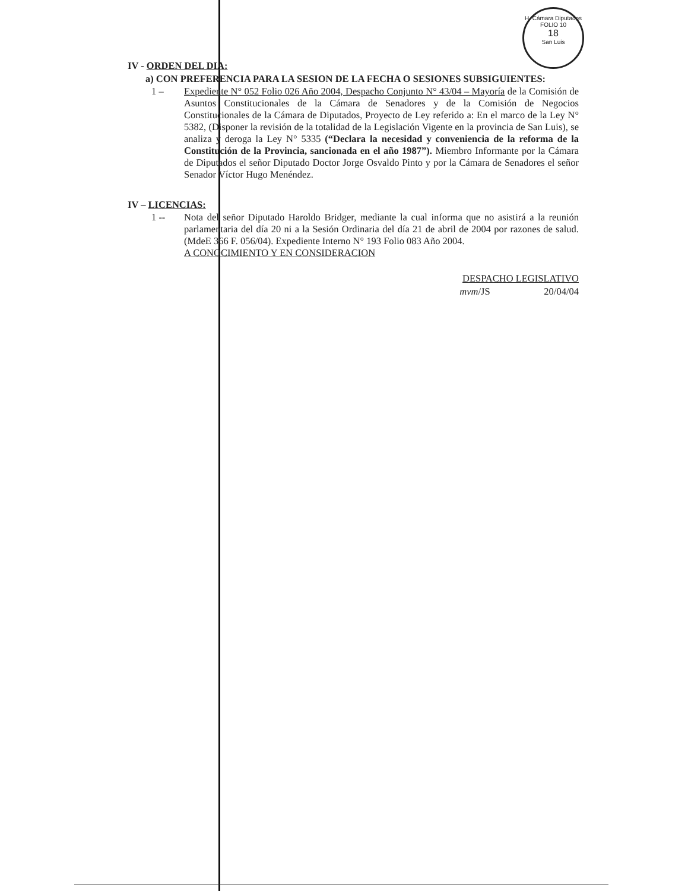H. Cámara Diputados
FOLIO 10
18
San Luis
IV - ORDEN DEL DIA:
a) CON PREFERENCIA PARA LA SESION DE LA FECHA O SESIONES SUBSIGUIENTES:
1 – Expediente N° 052 Folio 026 Año 2004, Despacho Conjunto N° 43/04 – Mayoría de la Comisión de Asuntos Constitucionales de la Cámara de Senadores y de la Comisión de Negocios Constitucionales de la Cámara de Diputados, Proyecto de Ley referido a: En el marco de la Ley N° 5382, (Disponer la revisión de la totalidad de la Legislación Vigente en la provincia de San Luis), se analiza y deroga la Ley N° 5335 (“Declara la necesidad y conveniencia de la reforma de la Constitución de la Provincia, sancionada en el año 1987”). Miembro Informante por la Cámara de Diputados el señor Diputado Doctor Jorge Osvaldo Pinto y por la Cámara de Senadores el señor Senador Víctor Hugo Menéndez.
IV – LICENCIAS:
1 -- Nota del señor Diputado Haroldo Bridger, mediante la cual informa que no asistirá a la reunión parlamentaria del día 20 ni a la Sesión Ordinaria del día 21 de abril de 2004 por razones de salud. (MdeE 366 F. 056/04). Expediente Interno N° 193 Folio 083 Año 2004.
A CONOCIMIENTO Y EN CONSIDERACION
DESPACHO LEGISLATIVO
mvm/JS 20/04/04